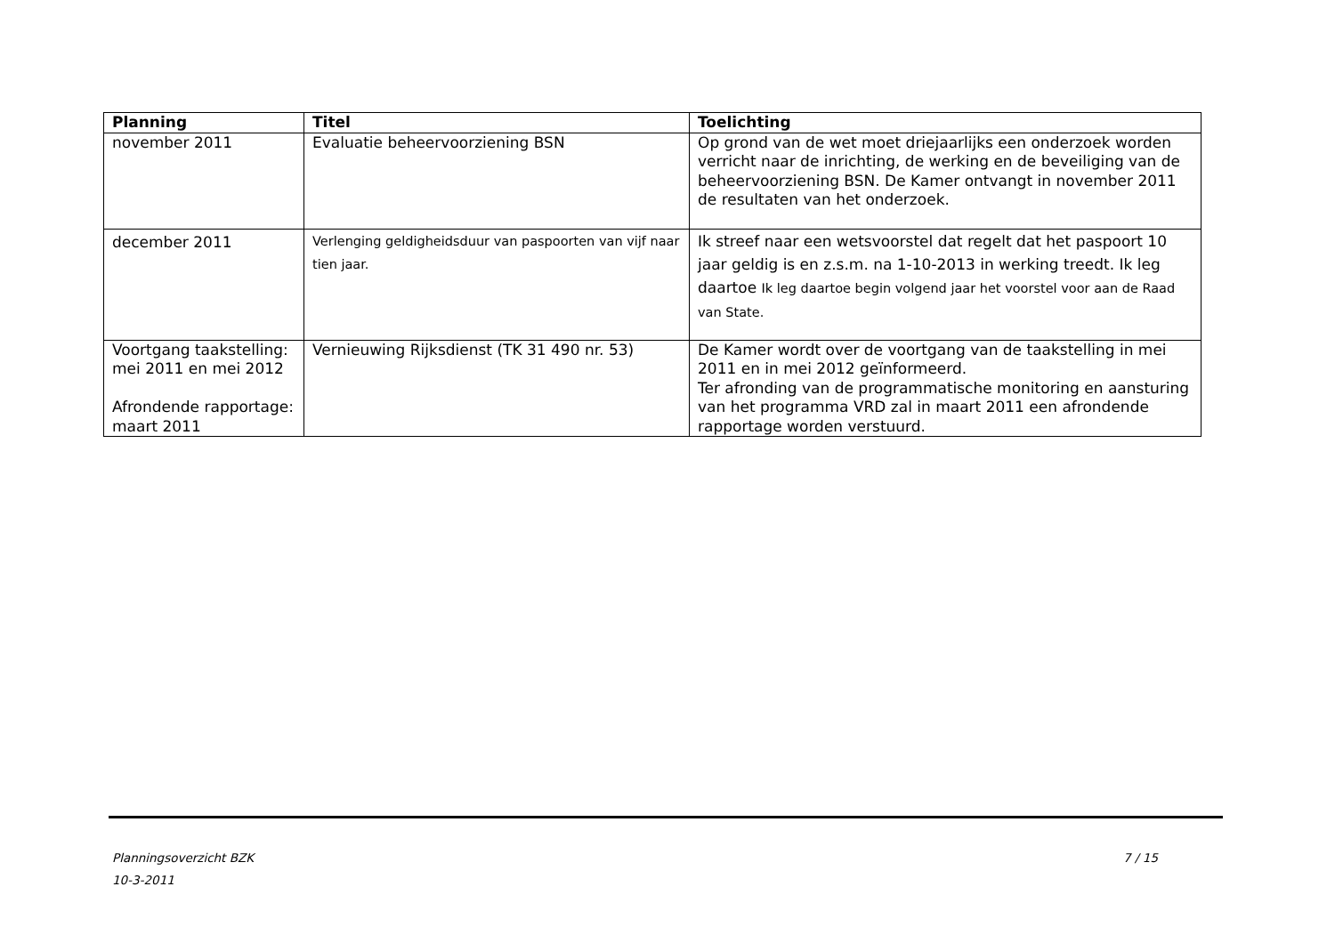| Planning | Titel | Toelichting |
| --- | --- | --- |
| november 2011 | Evaluatie beheervoorziening BSN | Op grond van de wet moet driejaarlijks een onderzoek worden verricht naar de inrichting, de werking en de beveiliging van de beheervoorziening BSN. De Kamer ontvangt in november 2011 de resultaten van het onderzoek. |
| december 2011 | Verlenging geldigheidsduur van paspoorten van vijf naar tien jaar. | Ik streef naar een wetsvoorstel dat regelt dat het paspoort 10 jaar geldig is en z.s.m. na 1-10-2013 in werking treedt. Ik leg daartoe Ik leg daartoe begin volgend jaar het voorstel voor aan de Raad van State. |
| Voortgang taakstelling: mei 2011 en mei 2012 Afrondende rapportage: maart 2011 | Vernieuwing Rijksdienst (TK 31 490 nr. 53) | De Kamer wordt over de voortgang van de taakstelling in mei 2011 en in mei 2012 geïnformeerd. Ter afronding van de programmatische monitoring en aansturing van het programma VRD zal in maart 2011 een afrondende rapportage worden verstuurd. |
7 / 15 Planningsoverzicht BZK
10-3-2011